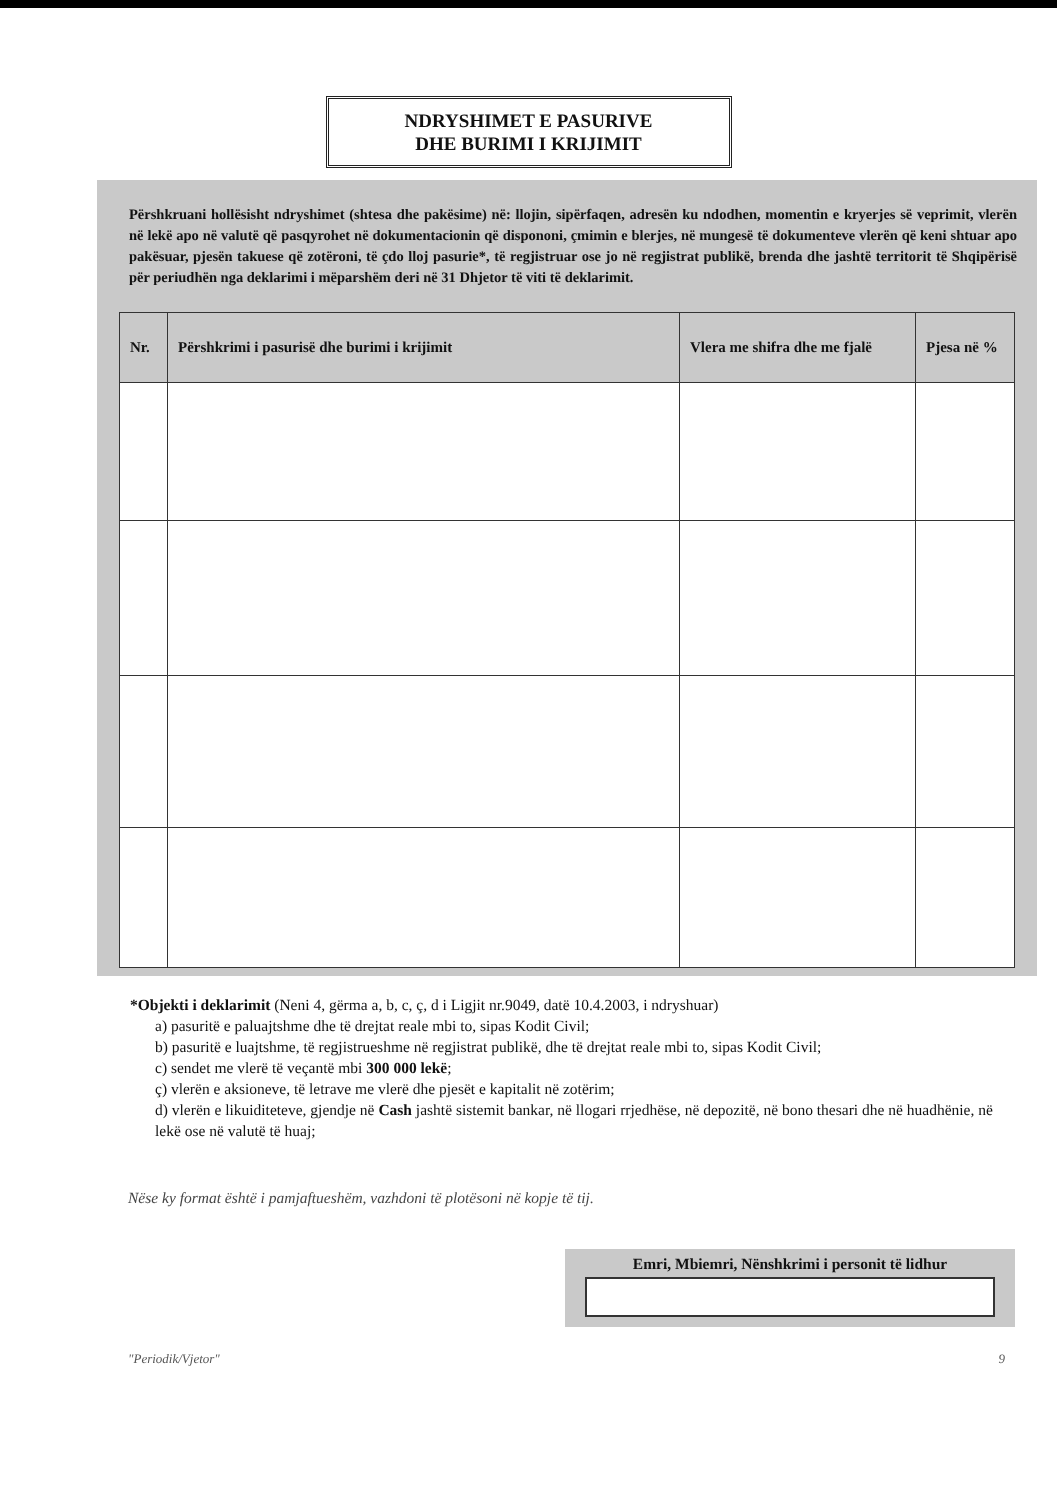NDRYSHIMET E PASURIVE
DHE BURIMI I KRIJIMIT
Përshkruani hollësisht ndryshimet (shtesa dhe pakësime) në: llojin, sipërfaqen, adresën ku ndodhen, momentin e kryerjes së veprimit, vlerën në lekë apo në valutë që pasqyrohet në dokumentacionin që dispononi, çmimin e blerjes, në mungesë të dokumenteve vlerën që keni shtuar apo pakësuar, pjesën takuese që zotëroni, të çdo lloj pasurie*, të regjistruar ose jo në regjistrat publikë, brenda dhe jashtë territorit të Shqipërisë për periudhën nga deklarimi i mëparshëm deri në 31 Dhjetor të viti të deklarimit.
| Nr. | Përshkrimi i pasurisë dhe burimi i krijimit | Vlera me shifra dhe me fjalë | Pjesa në % |
| --- | --- | --- | --- |
*Objekti i deklarimit (Neni 4, gërma a, b, c, ç, d i Ligjit nr.9049, datë 10.4.2003, i ndryshuar)
a) pasuritë e paluajtshme dhe të drejtat reale mbi to, sipas Kodit Civil;
b) pasuritë e luajtshme, të regjistrueshme në regjistrat publikë, dhe të drejtat reale mbi to, sipas Kodit Civil;
c) sendet me vlerë të veçantë mbi 300 000 lekë;
ç) vlerën e aksioneve, të letrave me vlerë dhe pjesët e kapitalit në zotërim;
d) vlerën e likuiditeteve, gjendje në Cash jashtë sistemit bankar, në llogari rrjedhëse, në depozitë, në bono thesari dhe në huadhënie, në lekë ose në valutë të huaj;
Nëse ky format është i pamjaftueshëm, vazhdoni të plotësoni në kopje të tij.
Emri, Mbiemri, Nënshkrimi i personit të lidhur
"Periodik/Vjetor" 9